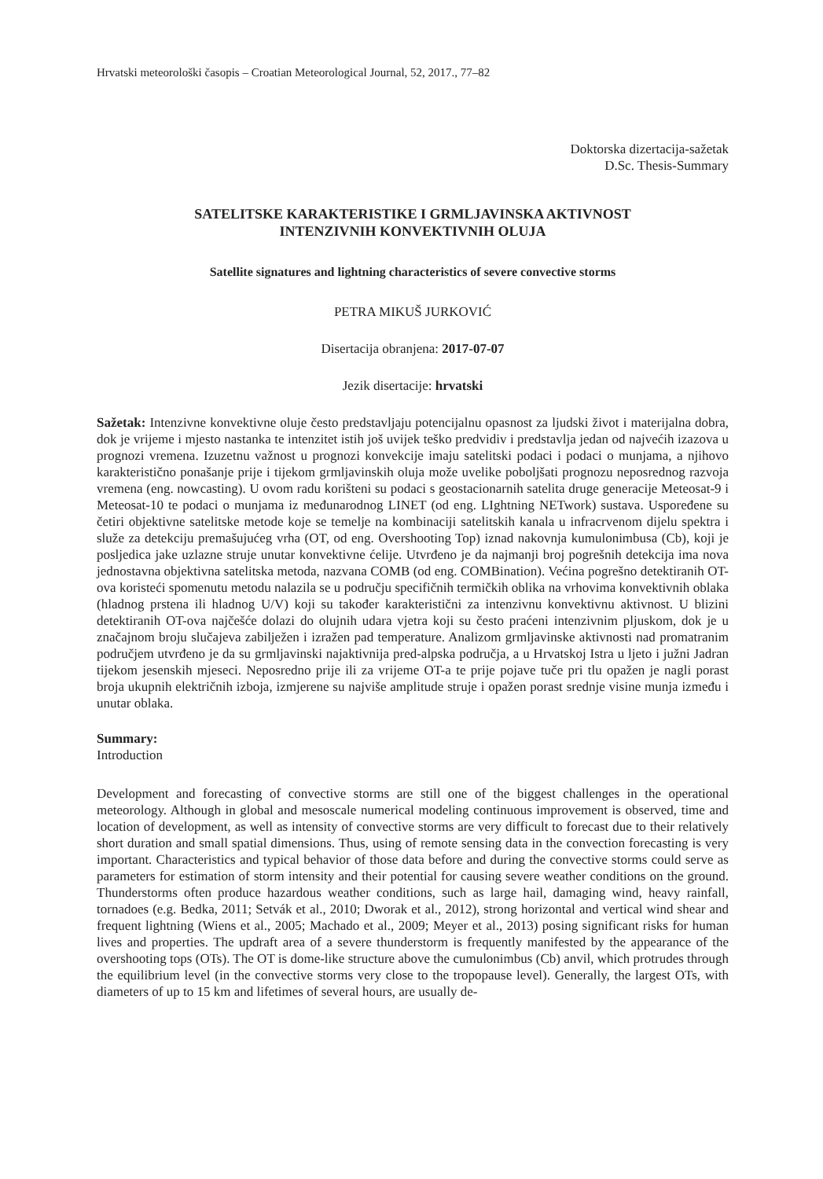Hrvatski meteorološki časopis – Croatian Meteorological Journal, 52, 2017., 77–82
Doktorska dizertacija-sažetak
D.Sc. Thesis-Summary
SATELITSKE KARAKTERISTIKE I GRMLJAVINSKA AKTIVNOST
INTENZIVNIH KONVEKTIVNIH OLUJA
Satellite signatures and lightning characteristics of severe convective storms
PETRA MIKUŠ JURKOVIĆ
Disertacija obranjena: 2017-07-07
Jezik disertacije: hrvatski
Sažetak: Intenzivne konvektivne oluje često predstavljaju potencijalnu opasnost za ljudski život i materijalna dobra, dok je vrijeme i mjesto nastanka te intenzitet istih još uvijek teško predvidiv i predstavlja jedan od najvećih izazova u prognozi vremena. Izuzetnu važnost u prognozi konvekcije imaju satelitski podaci i podaci o munjama, a njihovo karakteristično ponašanje prije i tijekom grmljavinskih oluja može uvelike poboljšati prognozu neposrednog razvoja vremena (eng. nowcasting). U ovom radu korišteni su podaci s geostacionarnih satelita druge generacije Meteosat-9 i Meteosat-10 te podaci o munjama iz međunarodnog LINET (od eng. LIghtning NETwork) sustava. Uspoređene su četiri objektivne satelitske metode koje se temelje na kombinaciji satelitskih kanala u infracrvenom dijelu spektra i služe za detekciju premašujućeg vrha (OT, od eng. Overshooting Top) iznad nakovnja kumulonimbusa (Cb), koji je posljedica jake uzlazne struje unutar konvektivne ćelije. Utvrđeno je da najmanji broj pogrešnih detekcija ima nova jednostavna objektivna satelitska metoda, nazvana COMB (od eng. COMBination). Većina pogrešno detektiranih OT-ova koristeći spomenutu metodu nalazila se u području specifičnih termičkih oblika na vrhovima konvektivnih oblaka (hladnog prstena ili hladnog U/V) koji su također karakteristični za intenzivnu konvektivnu aktivnost. U blizini detektiranih OT-ova najčešće dolazi do olujnih udara vjetra koji su često praćeni intenzivnim pljuskom, dok je u značajnom broju slučajeva zabilježen i izražen pad temperature. Analizom grmljavinske aktivnosti nad promatranim područjem utvrđeno je da su grmljavinski najaktivnija pred-alpska područja, a u Hrvatskoj Istra u ljeto i južni Jadran tijekom jesenskih mjeseci. Neposredno prije ili za vrijeme OT-a te prije pojave tuče pri tlu opažen je nagli porast broja ukupnih električnih izboja, izmjerene su najviše amplitude struje i opažen porast srednje visine munja između i unutar oblaka.
Summary:
Introduction
Development and forecasting of convective storms are still one of the biggest challenges in the operational meteorology. Although in global and mesoscale numerical modeling continuous improvement is observed, time and location of development, as well as intensity of convective storms are very difficult to forecast due to their relatively short duration and small spatial dimensions. Thus, using of remote sensing data in the convection forecasting is very important. Characteristics and typical behavior of those data before and during the convective storms could serve as parameters for estimation of storm intensity and their potential for causing severe weather conditions on the ground. Thunderstorms often produce hazardous weather conditions, such as large hail, damaging wind, heavy rainfall, tornadoes (e.g. Bedka, 2011; Setvák et al., 2010; Dworak et al., 2012), strong horizontal and vertical wind shear and frequent lightning (Wiens et al., 2005; Machado et al., 2009; Meyer et al., 2013) posing significant risks for human lives and properties. The updraft area of a severe thunderstorm is frequently manifested by the appearance of the overshooting tops (OTs). The OT is dome-like structure above the cumulonimbus (Cb) anvil, which protrudes through the equilibrium level (in the convective storms very close to the tropopause level). Generally, the largest OTs, with diameters of up to 15 km and lifetimes of several hours, are usually de-